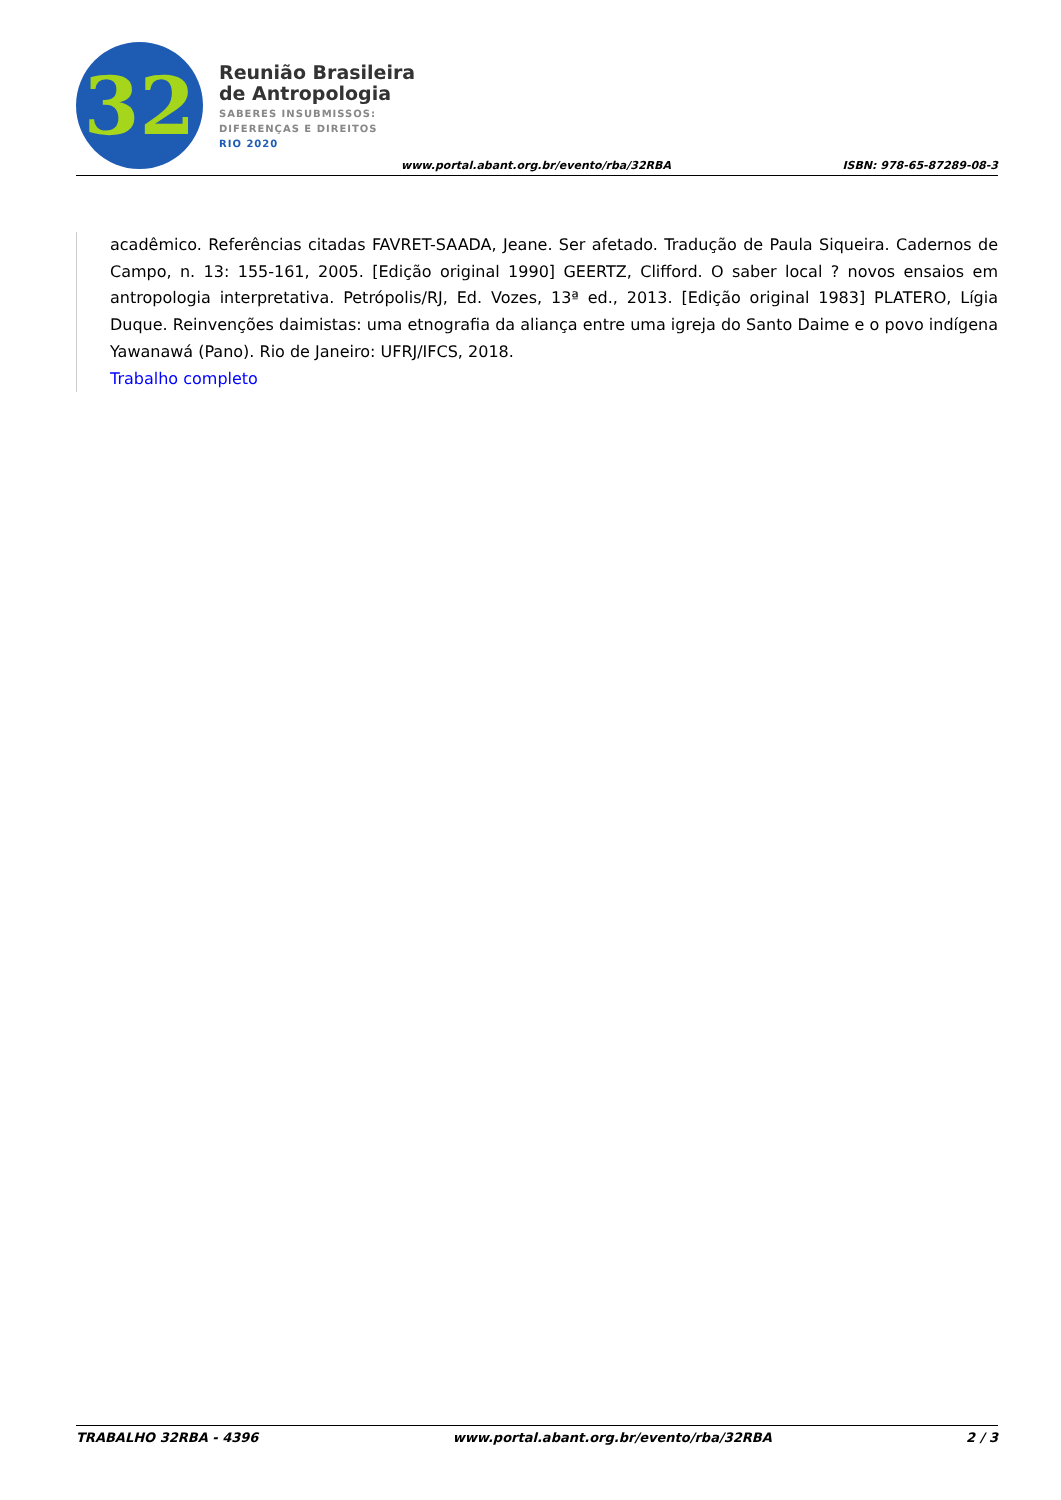32
Reunião Brasileira
de Antropologia
SABERES INSUBMISSOS:
DIFERENÇAS E DIREITOS
RIO 2020
www.portal.abant.org.br/evento/rba/32RBA
ISBN: 978-65-87289-08-3
acadêmico. Referências citadas FAVRET-SAADA, Jeane. Ser afetado. Tradução de Paula Siqueira. Cadernos de Campo, n. 13: 155-161, 2005. [Edição original 1990] GEERTZ, Clifford. O saber local ? novos ensaios em antropologia interpretativa. Petrópolis/RJ, Ed. Vozes, 13ª ed., 2013. [Edição original 1983] PLATERO, Lígia Duque. Reinvenções daimistas: uma etnografia da aliança entre uma igreja do Santo Daime e o povo indígena Yawanawá (Pano). Rio de Janeiro: UFRJ/IFCS, 2018.
Trabalho completo
TRABALHO 32RBA - 4396 www.portal.abant.org.br/evento/rba/32RBA 2 / 3